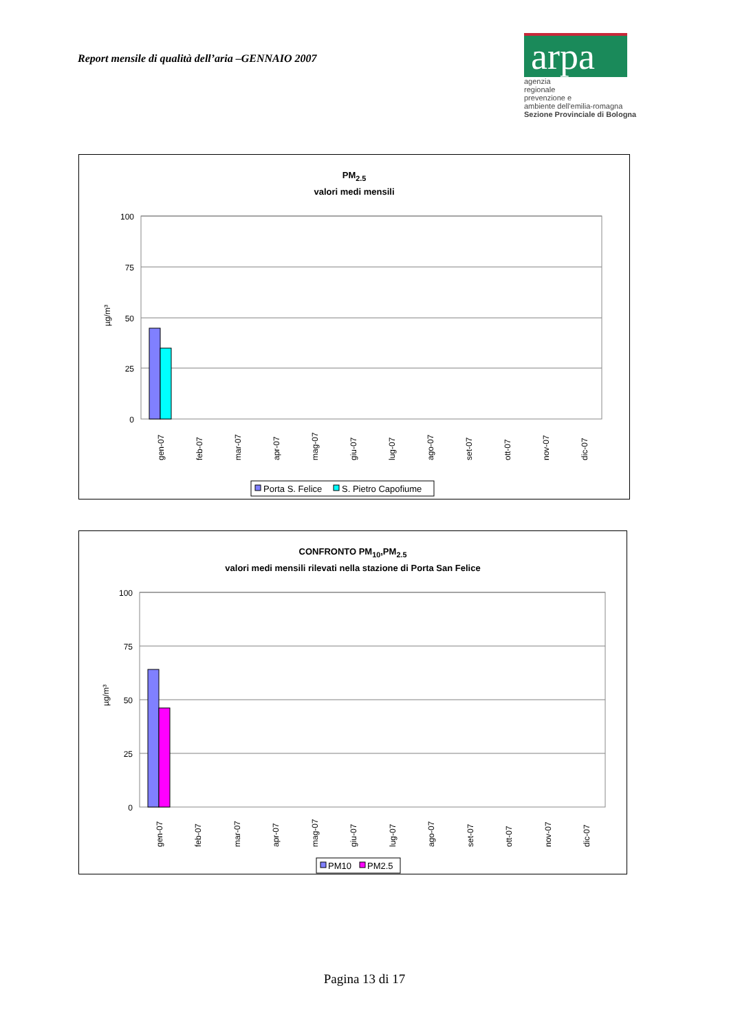Report mensile di qualità dell’aria –GENNAIO 2007
arpa
agenzia
regionale
prevenzione e
ambiente dell'emilia-romagna
Sezione Provinciale di Bologna
PM<sub>2.5</sub>
valori medi mensili
100
75
50
25
0
µg/m³
gen-07
feb-07
mar-07
apr-07
mag-07
giu-07
lug-07
ago-07
set-07
ott-07
nov-07
dic-07
Porta S. Felice
S. Pietro Capofiume
CONFRONTO PM<sub>10</sub>,PM<sub>2.5</sub>
valori medi mensili rilevati nella stazione di Porta San Felice
100
75
50
25
0
µg/m³
gen-07
feb-07
mar-07
apr-07
mag-07
giu-07
lug-07
ago-07
set-07
ott-07
nov-07
dic-07
PM10
PM2.5
Pagina 13 di 17